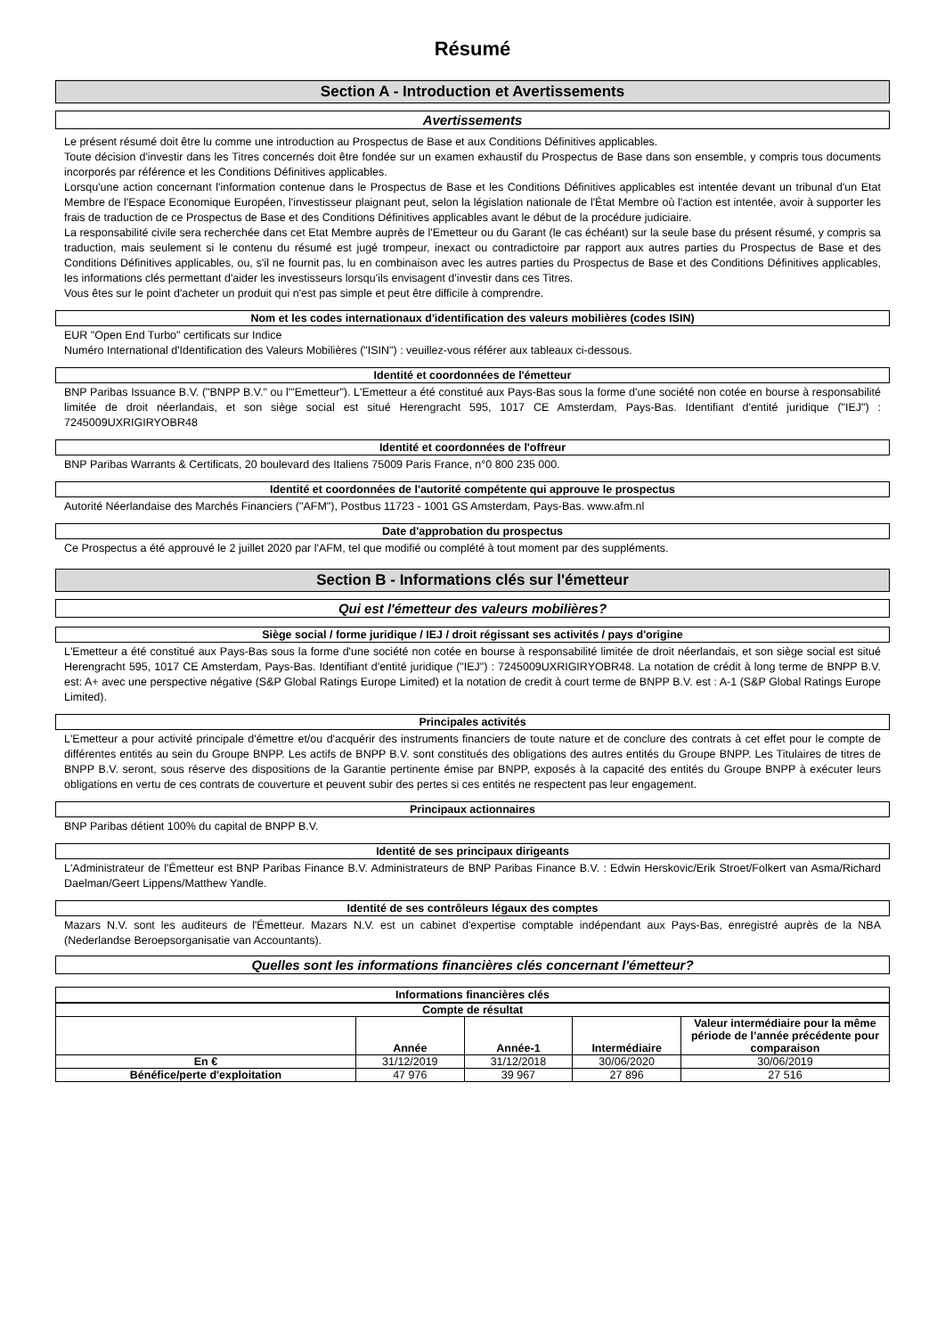Résumé
Section A - Introduction et Avertissements
Avertissements
Le présent résumé doit être lu comme une introduction au Prospectus de Base et aux Conditions Définitives applicables.
Toute décision d'investir dans les Titres concernés doit être fondée sur un examen exhaustif du Prospectus de Base dans son ensemble, y compris tous documents incorporés par référence et les Conditions Définitives applicables.
Lorsqu'une action concernant l'information contenue dans le Prospectus de Base et les Conditions Définitives applicables est intentée devant un tribunal d'un Etat Membre de l'Espace Economique Européen, l'investisseur plaignant peut, selon la législation nationale de l'État Membre où l'action est intentée, avoir à supporter les frais de traduction de ce Prospectus de Base et des Conditions Définitives applicables avant le début de la procédure judiciaire.
La responsabilité civile sera recherchée dans cet Etat Membre auprès de l'Emetteur ou du Garant (le cas échéant) sur la seule base du présent résumé, y compris sa traduction, mais seulement si le contenu du résumé est jugé trompeur, inexact ou contradictoire par rapport aux autres parties du Prospectus de Base et des Conditions Définitives applicables, ou, s'il ne fournit pas, lu en combinaison avec les autres parties du Prospectus de Base et des Conditions Définitives applicables, les informations clés permettant d'aider les investisseurs lorsqu'ils envisagent d'investir dans ces Titres.
Vous êtes sur le point d'acheter un produit qui n'est pas simple et peut être difficile à comprendre.
Nom et les codes internationaux d'identification des valeurs mobilières (codes ISIN)
EUR "Open End Turbo" certificats sur Indice
Numéro International d'Identification des Valeurs Mobilières ("ISIN") : veuillez-vous référer aux tableaux ci-dessous.
Identité et coordonnées de l'émetteur
BNP Paribas Issuance B.V. ("BNPP B.V." ou l'"Emetteur"). L'Emetteur a été constitué aux Pays-Bas sous la forme d'une société non cotée en bourse à responsabilité limitée de droit néerlandais, et son siège social est situé Herengracht 595, 1017 CE Amsterdam, Pays-Bas. Identifiant d'entité juridique ("IEJ") : 7245009UXRIGIRYOBR48
Identité et coordonnées de l'offreur
BNP Paribas Warrants & Certificats, 20 boulevard des Italiens 75009 Paris France, n°0 800 235 000.
Identité et coordonnées de l'autorité compétente qui approuve le prospectus
Autorité Néerlandaise des Marchés Financiers ("AFM"), Postbus 11723 - 1001 GS Amsterdam, Pays-Bas. www.afm.nl
Date d'approbation du prospectus
Ce Prospectus a été approuvé le 2 juillet 2020 par l'AFM, tel que modifié ou complété à tout moment par des suppléments.
Section B - Informations clés sur l'émetteur
Qui est l'émetteur des valeurs mobilières?
Siège social / forme juridique / IEJ / droit régissant ses activités / pays d'origine
L'Emetteur a été constitué aux Pays-Bas sous la forme d'une société non cotée en bourse à responsabilité limitée de droit néerlandais, et son siège social est situé Herengracht 595, 1017 CE Amsterdam, Pays-Bas. Identifiant d'entité juridique ("IEJ") : 7245009UXRIGIRYOBR48. La notation de crédit à long terme de BNPP B.V. est: A+ avec une perspective négative (S&P Global Ratings Europe Limited) et la notation de credit à court terme de BNPP B.V. est : A-1 (S&P Global Ratings Europe Limited).
Principales activités
L'Emetteur a pour activité principale d'émettre et/ou d'acquérir des instruments financiers de toute nature et de conclure des contrats à cet effet pour le compte de différentes entités au sein du Groupe BNPP. Les actifs de BNPP B.V. sont constitués des obligations des autres entités du Groupe BNPP. Les Titulaires de titres de BNPP B.V. seront, sous réserve des dispositions de la Garantie pertinente émise par BNPP, exposés à la capacité des entités du Groupe BNPP à exécuter leurs obligations en vertu de ces contrats de couverture et peuvent subir des pertes si ces entités ne respectent pas leur engagement.
Principaux actionnaires
BNP Paribas détient 100% du capital de BNPP B.V.
Identité de ses principaux dirigeants
L'Administrateur de l'Émetteur est BNP Paribas Finance B.V. Administrateurs de BNP Paribas Finance B.V. : Edwin Herskovic/Erik Stroet/Folkert van Asma/Richard Daelman/Geert Lippens/Matthew Yandle.
Identité de ses contrôleurs légaux des comptes
Mazars N.V. sont les auditeurs de l'Émetteur. Mazars N.V. est un cabinet d'expertise comptable indépendant aux Pays-Bas, enregistré auprès de la NBA (Nederlandse Beroepsorganisatie van Accountants).
Quelles sont les informations financières clés concernant l'émetteur?
Informations financières clés
| Compte de résultat | | | | |
| --- | --- | --- | --- | --- |
| | Année | Année-1 | Intermédiaire | Valeur intermédiaire pour la même période de l’année précédente pour comparaison |
| En € | 31/12/2019 | 31/12/2018 | 30/06/2020 | 30/06/2019 |
| Bénéfice/perte d'exploitation | 47 976 | 39 967 | 27 896 | 27 516 |